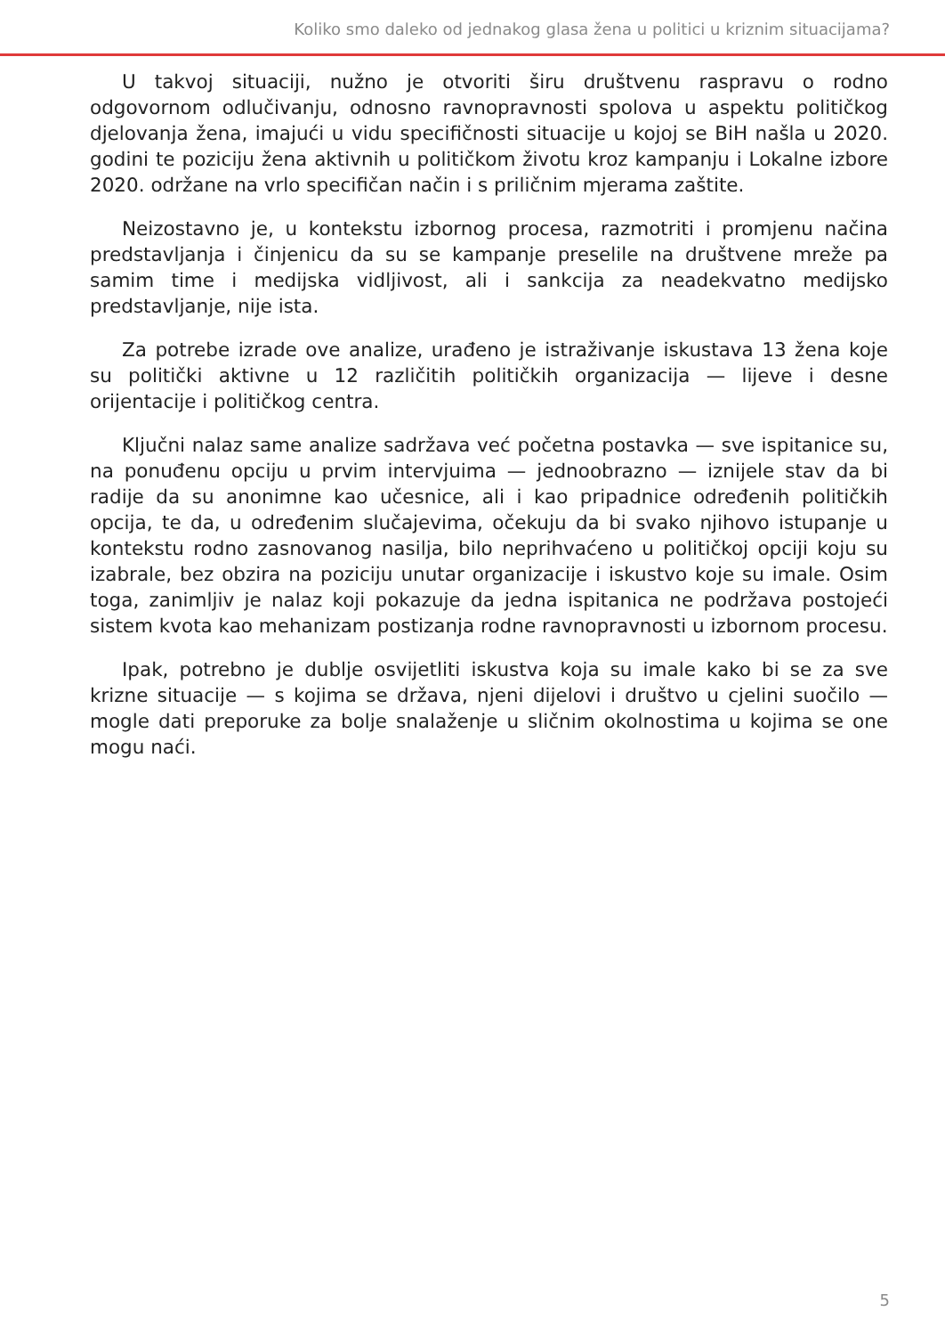Koliko smo daleko od jednakog glasa žena u politici u kriznim situacijama?
U takvoj situaciji, nužno je otvoriti širu društvenu raspravu o rodno odgovornom odlučivanju, odnosno ravnopravnosti spolova u aspektu političkog djelovanja žena, imajući u vidu specifičnosti situacije u kojoj se BiH našla u 2020. godini te poziciju žena aktivnih u političkom životu kroz kampanju i Lokalne izbore 2020. održane na vrlo specifičan način i s priličnim mjerama zaštite.
Neizostavno je, u kontekstu izbornog procesa, razmotriti i promjenu načina predstavljanja i činjenicu da su se kampanje preselile na društvene mreže pa samim time i medijska vidljivost, ali i sankcija za neadekvatno medijsko predstavljanje, nije ista.
Za potrebe izrade ove analize, urađeno je istraživanje iskustava 13 žena koje su politički aktivne u 12 različitih političkih organizacija — lijeve i desne orijentacije i političkog centra.
Ključni nalaz same analize sadržava već početna postavka — sve ispitanice su, na ponuđenu opciju u prvim intervjuima — jednoobrazno — iznijele stav da bi radije da su anonimne kao učesnice, ali i kao pripadnice određenih političkih opcija, te da, u određenim slučajevima, očekuju da bi svako njihovo istupanje u kontekstu rodno zasnovanog nasilja, bilo neprihvaćeno u političkoj opciji koju su izabrale, bez obzira na poziciju unutar organizacije i iskustvo koje su imale. Osim toga, zanimljiv je nalaz koji pokazuje da jedna ispitanica ne podržava postojeći sistem kvota kao mehanizam postizanja rodne ravnopravnosti u izbornom procesu.
Ipak, potrebno je dublje osvijetliti iskustva koja su imale kako bi se za sve krizne situacije — s kojima se država, njeni dijelovi i društvo u cjelini suočilo — mogle dati preporuke za bolje snalaženje u sličnim okolnostima u kojima se one mogu naći.
5